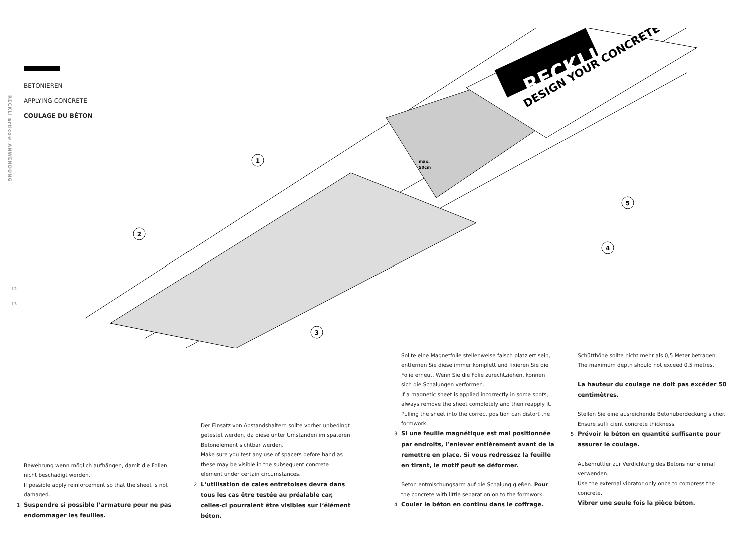RECKLI artico® ANWENDUNG
12
13
BETONIEREN
APPLYING CONCRETE
COULAGE DU BÉTON
RECKLI
DESIGN YOUR CONCRETE
max.
50cm
1
2
3
4
5
Bewehrung wenn möglich aufhängen, damit die Folien nicht beschädigt werden.
If possible apply reinforcement so that the sheet is not damaged.
1 Suspendre si possible l’armature pour ne pas endommager les feuilles.
Der Einsatz von Abstandshaltern sollte vorher unbedingt getestet werden, da diese unter Umständen im späteren Betonelement sichtbar werden.
Make sure you test any use of spacers before hand as these may be visible in the subsequent concrete element under certain circumstances.
2 L‘utilisation de cales entretoises devra dans tous les cas être testée au préalable car, celles-ci pourraient être visibles sur l‘élément béton.
Sollte eine Magnetfolie stellenweise falsch platziert sein, entfernen Sie diese immer komplett und fixieren Sie die Folie erneut. Wenn Sie die Folie zurechtziehen, können sich die Schalungen verformen.
If a magnetic sheet is applied incorrectly in some spots, always remove the sheet completely and then reapply it. Pulling the sheet into the correct position can distort the formwork.
3 Si une feuille magnétique est mal positionnée par endroits, l’enlever entièrement avant de la remettre en place. Si vous redressez la feuille en tirant, le motif peut se déformer.
Beton entmischungsarm auf die Schalung gießen. Pour the concrete with little separation on to the formwork.
4 Couler le béton en continu dans le coffrage.
Schütthöhe sollte nicht mehr als 0,5 Meter betragen.
The maximum depth should not exceed 0.5 metres.
La hauteur du coulage ne doit pas excéder 50 centimètres.
Stellen Sie eine ausreichende Betonüberdeckung sicher.
Ensure suffi cient concrete thickness.
5 Prévoir le béton en quantité suffisante pour assurer le coulage.
Außenrüttler zur Verdichtung des Betons nur einmal verwenden.
Use the external vibrator only once to compress the concrete.
Vibrer une seule fois la pièce béton.